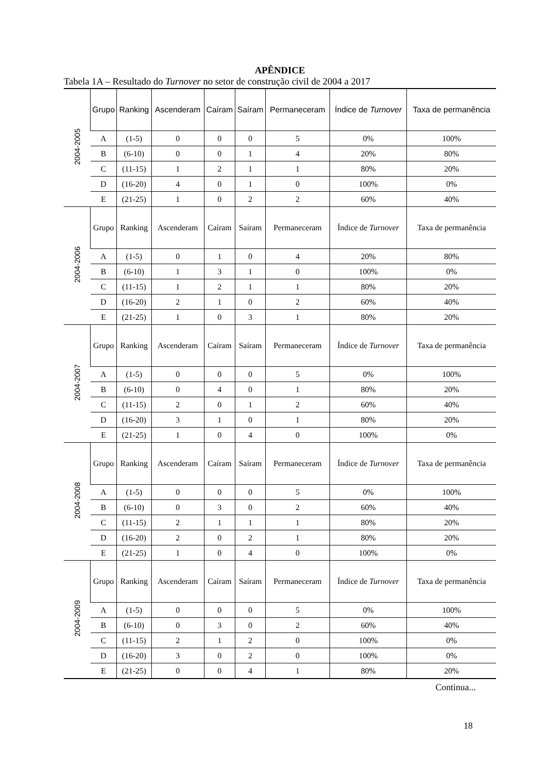APÊNDICE
Tabela 1A – Resultado do Turnover no setor de construção civil de 2004 a 2017
| 2004-2005 | Grupo | Ranking | Ascenderam | Caíram | Saíram | Permaneceram | Índice de Turnover | Taxa de permanência |
| | A | (1-5) | 0 | 0 | 0 | 5 | 0% | 100% |
| | B | (6-10) | 0 | 0 | 1 | 4 | 20% | 80% |
| | C | (11-15) | 1 | 2 | 1 | 1 | 80% | 20% |
| | D | (16-20) | 4 | 0 | 1 | 0 | 100% | 0% |
| | E | (21-25) | 1 | 0 | 2 | 2 | 60% | 40% |
| 2004-2006 | Grupo | Ranking | Ascenderam | Caíram | Saíram | Permaneceram | Índice de Turnover | Taxa de permanência |
| | A | (1-5) | 0 | 1 | 0 | 4 | 20% | 80% |
| | B | (6-10) | 1 | 3 | 1 | 0 | 100% | 0% |
| | C | (11-15) | 1 | 2 | 1 | 1 | 80% | 20% |
| | D | (16-20) | 2 | 1 | 0 | 2 | 60% | 40% |
| | E | (21-25) | 1 | 0 | 3 | 1 | 80% | 20% |
| 2004-2007 | Grupo | Ranking | Ascenderam | Caíram | Saíram | Permaneceram | Índice de Turnover | Taxa de permanência |
| | A | (1-5) | 0 | 0 | 0 | 5 | 0% | 100% |
| | B | (6-10) | 0 | 4 | 0 | 1 | 80% | 20% |
| | C | (11-15) | 2 | 0 | 1 | 2 | 60% | 40% |
| | D | (16-20) | 3 | 1 | 0 | 1 | 80% | 20% |
| | E | (21-25) | 1 | 0 | 4 | 0 | 100% | 0% |
| 2004-2008 | Grupo | Ranking | Ascenderam | Caíram | Saíram | Permaneceram | Índice de Turnover | Taxa de permanência |
| | A | (1-5) | 0 | 0 | 0 | 5 | 0% | 100% |
| | B | (6-10) | 0 | 3 | 0 | 2 | 60% | 40% |
| | C | (11-15) | 2 | 1 | 1 | 1 | 80% | 20% |
| | D | (16-20) | 2 | 0 | 2 | 1 | 80% | 20% |
| | E | (21-25) | 1 | 0 | 4 | 0 | 100% | 0% |
| 2004-2009 | Grupo | Ranking | Ascenderam | Caíram | Saíram | Permaneceram | Índice de Turnover | Taxa de permanência |
| | A | (1-5) | 0 | 0 | 0 | 5 | 0% | 100% |
| | B | (6-10) | 0 | 3 | 0 | 2 | 60% | 40% |
| | C | (11-15) | 2 | 1 | 2 | 0 | 100% | 0% |
| | D | (16-20) | 3 | 0 | 2 | 0 | 100% | 0% |
| | E | (21-25) | 0 | 0 | 4 | 1 | 80% | 20% |
Continua...
18